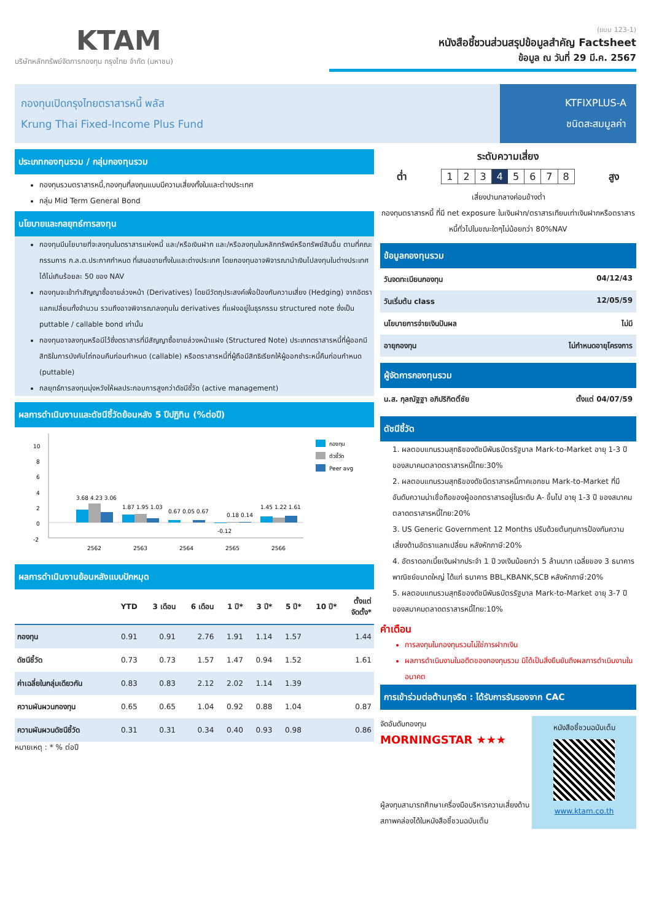KTAM
บริษัทหลักทรัพย์จัดการกองทุน กรุงไทย จำกัด (มหาชน)
(แบบ 123-1)
หนังสือชี้ชวนส่วนสรุปข้อมูลสำคัญ Factsheet
ข้อมูล ณ วันที่ 29 มี.ค. 2567
กองทุนเปิดกรุงไทยตราสารหนี้ พลัส
Krung Thai Fixed-Income Plus Fund
KTFIXPLUS-A
ชนิดสะสมมูลค่า
ประเภทกองทุนรวม / กลุ่มกองทุนรวม
กองทุนรวมตราสารหนี้,กองทุนที่ลงทุนแบบมีความเสี่ยงทั้งในและต่างประเทศ
กลุ่ม Mid Term General Bond
นโยบายและกลยุทธ์การลงทุน
กองทุนมีนโยบายที่จะลงทุนในตราสารแห่งหนี้ และ/หรือเงินฝาก และ/หรือลงทุนในหลักทรัพย์หรือทรัพย์สินอื่น ตามที่คณะกรรมการ ก.ล.ต.ประกาศกำหนด ที่เสนอขายทั้งในและต่างประเทศ โดยกองทุนอาจพิจารณานำเงินไปลงทุนในต่างประเทศได้ไม่เกินร้อยละ 50 ของ NAV
กองทุนจะเข้าทำสัญญาซื้อขายล่วงหน้า (Derivatives) โดยมีวัตถุประสงค์เพื่อป้องกันความเสี่ยง (Hedging) จากอัตราแลกเปลี่ยนทั้งจำนวน รวมถึงอาจพิจารณาลงทุนใน derivatives ที่แฝงอยู่ในธุรกรรม structured note ซึ่งเป็น puttable / callable bond เท่านั้น
กองทุนอาจลงทุนหรือมีไว้ซึ่งตราสารที่มีสัญญาซื้อขายล่วงหน้าแฝง (Structured Note) ประเภทตราสารหนี้ที่ผู้ออกมีสิทธิในการบังคับไถ่ถอนคืนก่อนกำหนด (callable) หรือตราสารหนี้ที่ผู้ถือมีสิทธิเรียกให้ผู้ออกชำระหนี้คืนก่อนกำหนด (puttable)
กลยุทธ์การลงทุนมุ่งหวังให้ผลประกอบการสูงกว่าดัชนีชี้วัด (active management)
ผลการดำเนินงานและดัชนีชี้วัดย้อนหลัง 5 ปีปฏิทิน (%ต่อปี)
10
8
6
4
2
0
-2
3.68 4.23 3.06
2562
1.87 1.95 1.03
2563
0.67 0.05 0.67
2564
-0.12
0.18 0.14
2565
1.45 1.22 1.61
2566
กองทุน
ตัวชี้วัด
Peer avg
ผลการดำเนินงานย้อนหลังแบบปักหมุด
| | YTD | 3 เดือน | 6 เดือน | 1 ปี* | 3 ปี* | 5 ปี* | 10 ปี* | ตั้งแต่ จัดตั้ง* |
| --- | --- | --- | --- | --- | --- | --- | --- | --- |
| กองทุน | 0.91 | 0.91 | 2.76 | 1.91 | 1.14 | 1.57 | | 1.44 |
| ดัชนีชี้วัด | 0.73 | 0.73 | 1.57 | 1.47 | 0.94 | 1.52 | | 1.61 |
| ค่าเฉลี่ยในกลุ่มเดียวกัน | 0.83 | 0.83 | 2.12 | 2.02 | 1.14 | 1.39 | | |
| ความผันผวนกองทุน | 0.65 | 0.65 | 1.04 | 0.92 | 0.88 | 1.04 | | 0.87 |
| ความผันผวนดัชนีชี้วัด | 0.31 | 0.31 | 0.34 | 0.40 | 0.93 | 0.98 | | 0.86 |
หมายเหตุ : * % ต่อปี
ระดับความเสี่ยง
ต่ำ 12345678 สูง
เสี่ยงปานกลางค่อนข้างต่ำ
กองทุนตราสารหนี้ ที่มี net exposure ในเงินฝาก/ตราสารเทียบเท่าเงินฝากหรือตราสารหนี้ทั่วไปในขณะใดๆไม่น้อยกว่า 80%NAV
ข้อมูลกองทุนรวม
วันจดทะเบียนกองทุน 04/12/43
วันเริ่มต้น class 12/05/59
นโยบายการจ่ายเงินปันผล ไม่มี
อายุกองทุน ไม่กำหนดอายุโครงการ
ผู้จัดการกองทุนรวม
น.ส. กุลณัฐฐา อภิปริกิตติ์ชัย ตั้งแต่ 04/07/59
ดัชนีชี้วัด
1. ผลตอบแทนรวมสุทธิของดัชนีพันธบัตรรัฐบาล Mark-to-Market อายุ 1-3 ปี ของสมาคมตลาดตราสารหนี้ไทย:30%
2. ผลตอบแทนรวมสุทธิของดัชนีตราสารหนี้ภาคเอกชน Mark-to-Market ที่มีอันดับความน่าเชื่อถือของผู้ออกตราสารอยู่ในระดับ A- ขึ้นไป อายุ 1-3 ปี ของสมาคมตลาดตราสารหนี้ไทย:20%
3. US Generic Government 12 Months ปรับด้วยต้นทุนการป้องกันความเสี่ยงด้านอัตราแลกเปลี่ยน หลังหักภาษี:20%
4. อัตราดอกเบี้ยเงินฝากประจำ 1 ปี วงเงินน้อยกว่า 5 ล้านบาท เฉลี่ยของ 3 ธนาคารพาณิชย์ขนาดใหญ่ ได้แก่ ธนาคาร BBL,KBANK,SCB หลังหักภาษี:20%
5. ผลตอบแทนรวมสุทธิของดัชนีพันธบัตรรัฐบาล Mark-to-Market อายุ 3-7 ปี ของสมาคมตลาดตราสารหนี้ไทย:10%
คำเตือน
การลงทุนในกองทุนรวมไม่ใช่การฝากเงิน
ผลการดำเนินงานในอดีตของกองทุนรวม มิได้เป็นสิ่งยืนยันถึงผลการดำเนินงานในอนาคต
การเข้าร่วมต่อต้านทุจริต : ได้รับการรับรองจาก CAC
จัดอันดับกองทุน
MORNINGSTAR ★★★
ผู้ลงทุนสามารถศึกษาเครื่องมือบริหารความเสี่ยงด้านสภาพคล่องได้ในหนังสือชี้ชวนฉบับเต็ม
หนังสือชี้ชวนฉบับเต็ม
www.ktam.co.th